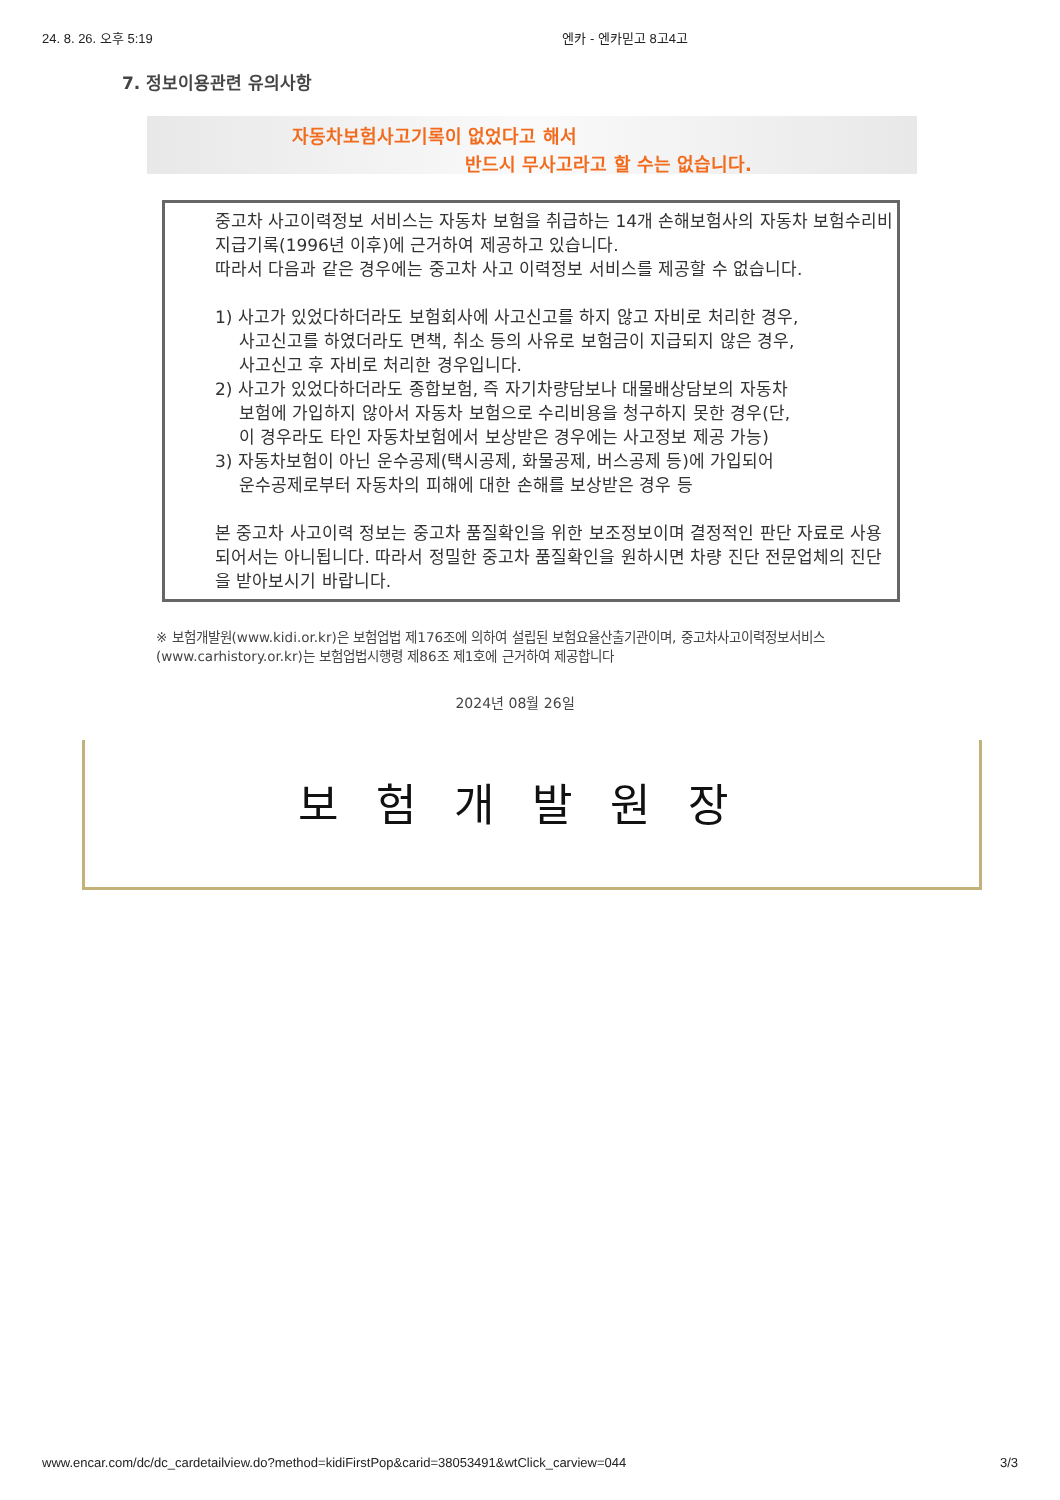24. 8. 26. 오후 5:19 엔카 - 엔카믿고 8고4고
7. 정보이용관련 유의사항
자동차보험사고기록이 없었다고 해서
반드시 무사고라고 할 수는 없습니다.
중고차 사고이력정보 서비스는 자동차 보험을 취급하는 14개 손해보험사의 자동차 보험수리비 지급기록(1996년 이후)에 근거하여 제공하고 있습니다.
따라서 다음과 같은 경우에는 중고차 사고 이력정보 서비스를 제공할 수 없습니다.
1) 사고가 있었다하더라도 보험회사에 사고신고를 하지 않고 자비로 처리한 경우,
사고신고를 하였더라도 면책, 취소 등의 사유로 보험금이 지급되지 않은 경우,
사고신고 후 자비로 처리한 경우입니다.
2) 사고가 있었다하더라도 종합보험, 즉 자기차량담보나 대물배상담보의 자동차
보험에 가입하지 않아서 자동차 보험으로 수리비용을 청구하지 못한 경우(단,
이 경우라도 타인 자동차보험에서 보상받은 경우에는 사고정보 제공 가능)
3) 자동차보험이 아닌 운수공제(택시공제, 화물공제, 버스공제 등)에 가입되어
운수공제로부터 자동차의 피해에 대한 손해를 보상받은 경우 등
본 중고차 사고이력 정보는 중고차 품질확인을 위한 보조정보이며 결정적인 판단 자료로 사용되어서는 아니됩니다. 따라서 정밀한 중고차 품질확인을 원하시면 차량 진단 전문업체의 진단을 받아보시기 바랍니다.
※ 보험개발원(www.kidi.or.kr)은 보험업법 제176조에 의하여 설립된 보험요율산출기관이며, 중고차사고이력정보서비스(www.carhistory.or.kr)는 보험업법시행령 제86조 제1호에 근거하여 제공합니다
2024년 08월 26일
보험개발원장
www.encar.com/dc/dc_cardetailview.do?method=kidiFirstPop&carid=38053491&wtClick_carview=044 3/3